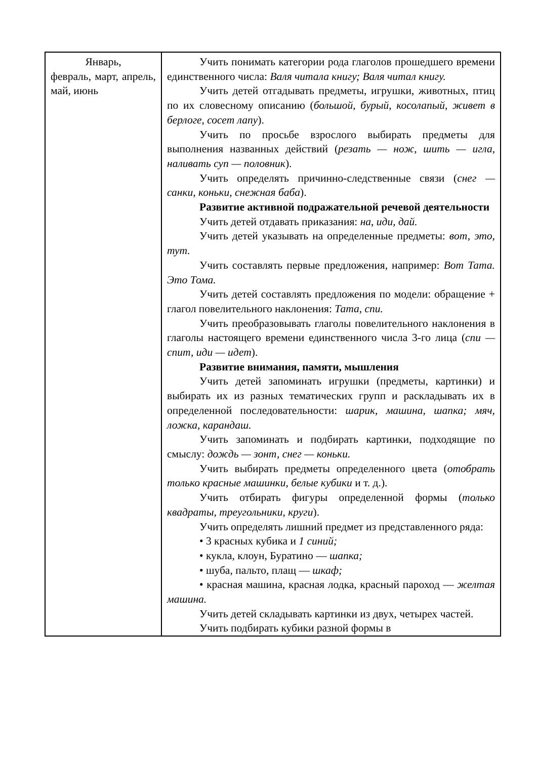| Январь, февраль, март, апрель, май, июнь | Учить понимать категории рода глаголов прошедшего времени единственного числа: Валя читала книгу; Валя читал книгу. Учить детей отгадывать предметы, игрушки, животных, птиц по их словесному описанию ( большой, бурый, косолапый, живет в берлоге, сосет лапу ). Учить по просьбе взрослого выбирать предметы для выполнения названных действий ( резать — нож, шить — игла, наливать суп — половник ). Учить определять причинно-следственные связи ( снег — санки, коньки, снежная баба ). Развитие активной подражательной речевой деятельности Учить детей отдавать приказания: на, иди, дай. Учить детей указывать на определенные предметы: вот, это, тут. Учить составлять первые предложения, например: Вот Тата. Это Тома. Учить детей составлять предложения по модели: обращение + глагол повелительного наклонения: Тата, спи. Учить преобразовывать глаголы повелительного наклонения в глаголы настоящего времени единственного числа 3-го лица ( спи — спит, иди — идет ). Развитие внимания, памяти, мышления Учить детей запоминать игрушки (предметы, картинки) и выбирать их из разных тематических групп и раскладывать их в определенной последовательности: шарик, машина, шапка; мяч, ложка, карандаш. Учить запоминать и подбирать картинки, подходящие по смыслу: дождь — зонт, снег — коньки. Учить выбирать предметы определенного цвета ( отобрать только красные машинки, белые кубики и т. д.). Учить отбирать фигуры определенной формы ( только квадраты, треугольники, круги ). Учить определять лишний предмет из представленного ряда: • 3 красных кубика и 1 синий; • кукла, клоун, Буратино — шапка; • шуба, пальто, плащ — шкаф; • красная машина, красная лодка, красный пароход — желтая машина. Учить детей складывать картинки из двух, четырех частей. Учить подбирать кубики разной формы в |